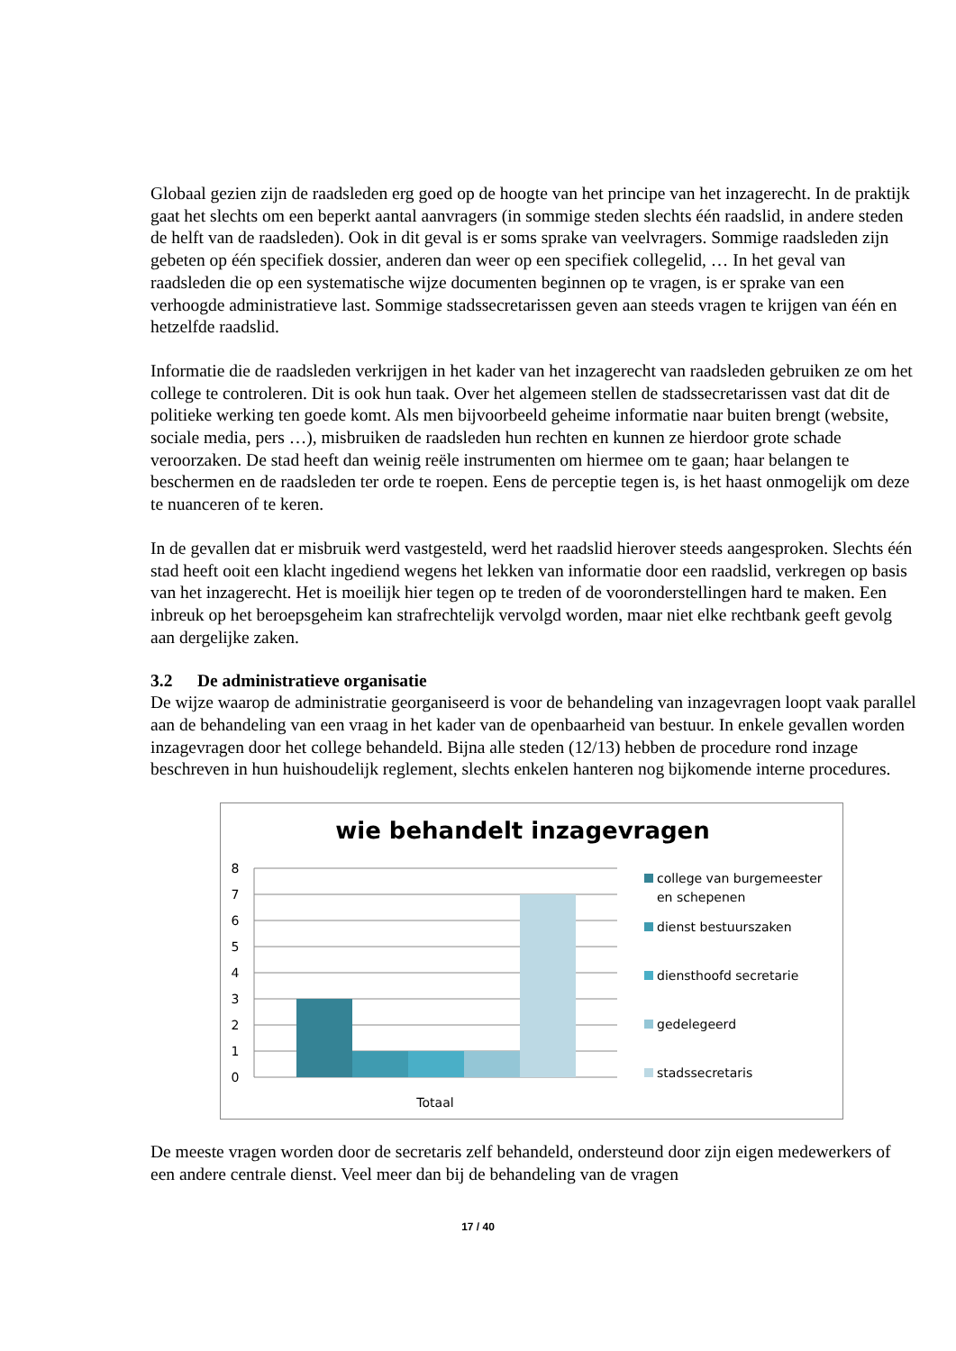Globaal gezien zijn de raadsleden erg goed op de hoogte van het principe van het inzagerecht. In de praktijk gaat het slechts om een beperkt aantal aanvragers (in sommige steden slechts één raadslid, in andere steden de helft van de raadsleden). Ook in dit geval is er soms sprake van veelvragers. Sommige raadsleden zijn gebeten op één specifiek dossier, anderen dan weer op een specifiek collegelid, … In het geval van raadsleden die op een systematische wijze documenten beginnen op te vragen, is er sprake van een verhoogde administratieve last. Sommige stadssecretarissen geven aan steeds vragen te krijgen van één en hetzelfde raadslid.
Informatie die de raadsleden verkrijgen in het kader van het inzagerecht van raadsleden gebruiken ze om het college te controleren. Dit is ook hun taak. Over het algemeen stellen de stadssecretarissen vast dat dit de politieke werking ten goede komt. Als men bijvoorbeeld geheime informatie naar buiten brengt (website, sociale media, pers …), misbruiken de raadsleden hun rechten en kunnen ze hierdoor grote schade veroorzaken. De stad heeft dan weinig reële instrumenten om hiermee om te gaan; haar belangen te beschermen en de raadsleden ter orde te roepen. Eens de perceptie tegen is, is het haast onmogelijk om deze te nuanceren of te keren.
In de gevallen dat er misbruik werd vastgesteld, werd het raadslid hierover steeds aangesproken. Slechts één stad heeft ooit een klacht ingediend wegens het lekken van informatie door een raadslid, verkregen op basis van het inzagerecht. Het is moeilijk hier tegen op te treden of de vooronderstellingen hard te maken. Een inbreuk op het beroepsgeheim kan strafrechtelijk vervolgd worden, maar niet elke rechtbank geeft gevolg aan dergelijke zaken.
3.2 De administratieve organisatie
De wijze waarop de administratie georganiseerd is voor de behandeling van inzagevragen loopt vaak parallel aan de behandeling van een vraag in het kader van de openbaarheid van bestuur. In enkele gevallen worden inzagevragen door het college behandeld. Bijna alle steden (12/13) hebben de procedure rond inzage beschreven in hun huishoudelijk reglement, slechts enkelen hanteren nog bijkomende interne procedures.
wie behandelt inzagevragen
8
7
6
5
4
3
2
1
0
Totaal
college van burgemeester
en schepenen
dienst bestuurszaken
diensthoofd secretarie
gedelegeerd
stadssecretaris
De meeste vragen worden door de secretaris zelf behandeld, ondersteund door zijn eigen medewerkers of een andere centrale dienst. Veel meer dan bij de behandeling van de vragen
17 / 40